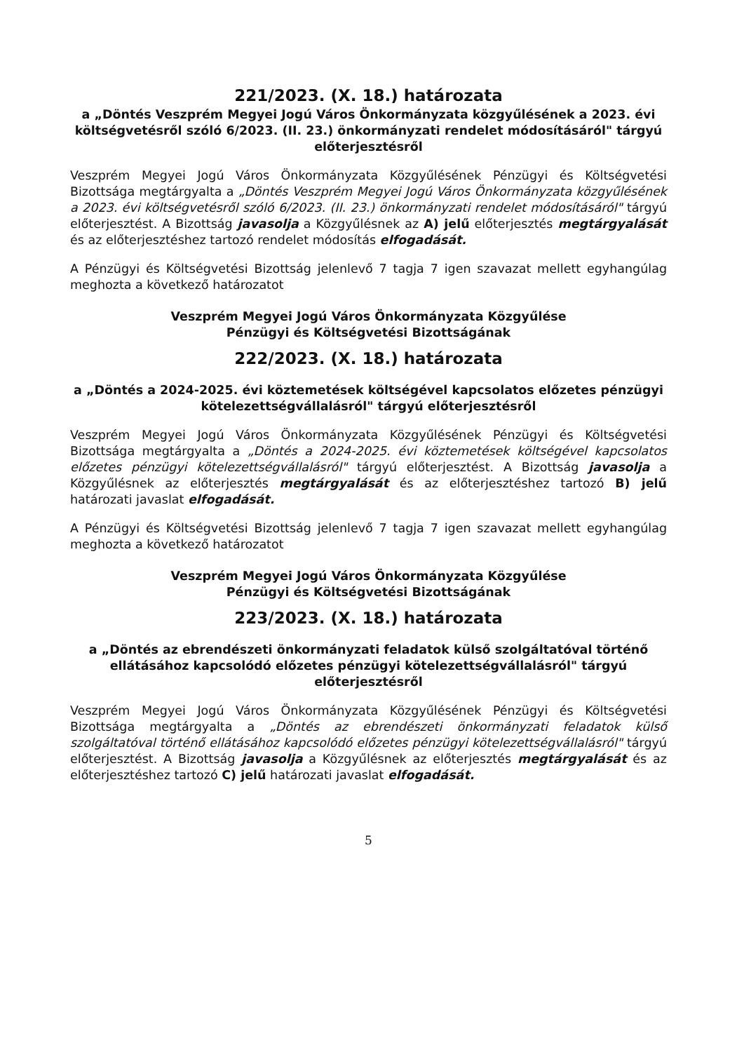221/2023. (X. 18.) határozata
a „Döntés Veszprém Megyei Jogú Város Önkormányzata közgyűlésének a 2023. évi költségvetésről szóló 6/2023. (II. 23.) önkormányzati rendelet módosításáról" tárgyú előterjesztésről
Veszprém Megyei Jogú Város Önkormányzata Közgyűlésének Pénzügyi és Költségvetési Bizottsága megtárgyalta a „Döntés Veszprém Megyei Jogú Város Önkormányzata közgyűlésének a 2023. évi költségvetésről szóló 6/2023. (II. 23.) önkormányzati rendelet módosításáról" tárgyú előterjesztést. A Bizottság javasolja a Közgyűlésnek az A) jelű előterjesztés megtárgyalását és az előterjesztéshez tartozó rendelet módosítás elfogadását.
A Pénzügyi és Költségvetési Bizottság jelenlevő 7 tagja 7 igen szavazat mellett egyhangúlag meghozta a következő határozatot
Veszprém Megyei Jogú Város Önkormányzata Közgyűlése
Pénzügyi és Költségvetési Bizottságának
222/2023. (X. 18.) határozata
a „Döntés a 2024-2025. évi köztemetések költségével kapcsolatos előzetes pénzügyi kötelezettségvállalásról" tárgyú előterjesztésről
Veszprém Megyei Jogú Város Önkormányzata Közgyűlésének Pénzügyi és Költségvetési Bizottsága megtárgyalta a „Döntés a 2024-2025. évi köztemetések költségével kapcsolatos előzetes pénzügyi kötelezettségvállalásról" tárgyú előterjesztést. A Bizottság javasolja a Közgyűlésnek az előterjesztés megtárgyalását és az előterjesztéshez tartozó B) jelű határozati javaslat elfogadását.
A Pénzügyi és Költségvetési Bizottság jelenlevő 7 tagja 7 igen szavazat mellett egyhangúlag meghozta a következő határozatot
Veszprém Megyei Jogú Város Önkormányzata Közgyűlése
Pénzügyi és Költségvetési Bizottságának
223/2023. (X. 18.) határozata
a „Döntés az ebrendészeti önkormányzati feladatok külső szolgáltatóval történő ellátásához kapcsolódó előzetes pénzügyi kötelezettségvállalásról" tárgyú előterjesztésről
Veszprém Megyei Jogú Város Önkormányzata Közgyűlésének Pénzügyi és Költségvetési Bizottsága megtárgyalta a „Döntés az ebrendészeti önkormányzati feladatok külső szolgáltatóval történő ellátásához kapcsolódó előzetes pénzügyi kötelezettségvállalásról" tárgyú előterjesztést. A Bizottság javasolja a Közgyűlésnek az előterjesztés megtárgyalását és az előterjesztéshez tartozó C) jelű határozati javaslat elfogadását.
5